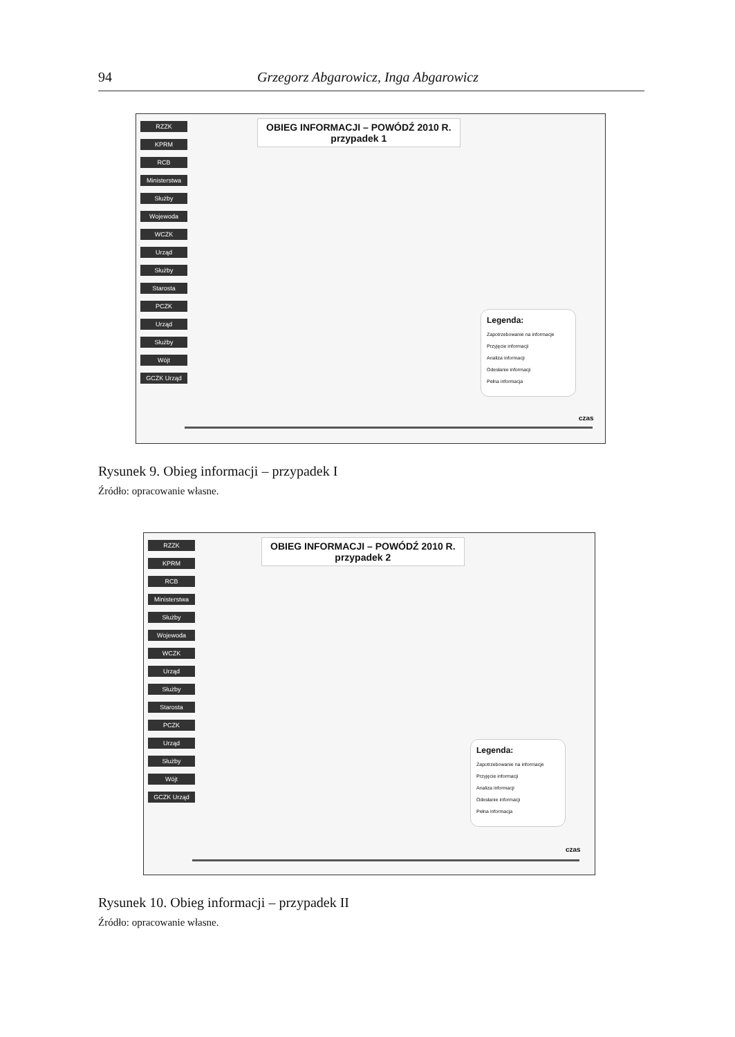94 Grzegorz Abgarowicz, Inga Abgarowicz
RZZK
KPRM
RCB
Ministerstwa
Służby
Wojewoda
WCZK
Urząd
Służby
Starosta
PCZK
Urząd
Służby
Wójt
GCZK Urząd
OBIEG INFORMACJI – POWÓDŹ 2010 R.
przypadek 1
Legenda:
Zapotrzebowanie na informacje
Przyjęcie informacji
Analiza informacji
Odesłanie informacji
Pełna informacja
czas
Rysunek 9. Obieg informacji – przypadek I
Źródło: opracowanie własne.
RZZK
KPRM
RCB
Ministerstwa
Służby
Wojewoda
WCZK
Urząd
Służby
Starosta
PCZK
Urząd
Służby
Wójt
GCZK Urząd
OBIEG INFORMACJI – POWÓDŹ 2010 R.
przypadek 2
Legenda:
Zapotrzebowanie na informacje
Przyjęcie informacji
Analiza informacji
Odesłanie informacji
Pełna informacja
czas
Rysunek 10. Obieg informacji – przypadek II
Źródło: opracowanie własne.